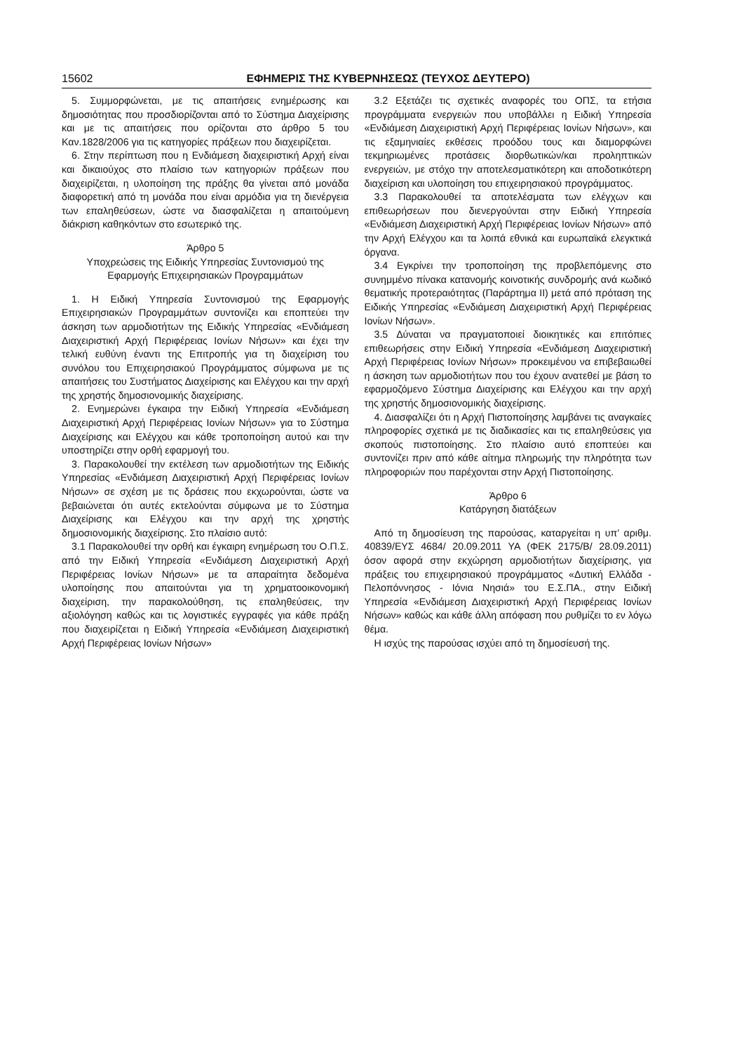15602 ΕΦΗΜΕΡΙΣ ΤΗΣ ΚΥΒΕΡΝΗΣΕΩΣ (ΤΕΥΧΟΣ ΔΕΥΤΕΡΟ)
5. Συμμορφώνεται, με τις απαιτήσεις ενημέρωσης και δημοσιότητας που προσδιορίζονται από το Σύστημα Διαχείρισης και με τις απαιτήσεις που ορίζονται στο άρθρο 5 του Καν.1828/2006 για τις κατηγορίες πράξεων που διαχειρίζεται.
6. Στην περίπτωση που η Ενδιάμεση διαχειριστική Αρχή είναι και δικαιούχος στο πλαίσιο των κατηγοριών πράξεων που διαχειρίζεται, η υλοποίηση της πράξης θα γίνεται από μονάδα διαφορετική από τη μονάδα που είναι αρμόδια για τη διενέργεια των επαληθεύσεων, ώστε να διασφαλίζεται η απαιτούμενη διάκριση καθηκόντων στο εσωτερικό της.
Άρθρο 5
Υποχρεώσεις της Ειδικής Υπηρεσίας Συντονισμού της Εφαρμογής Επιχειρησιακών Προγραμμάτων
1. Η Ειδική Υπηρεσία Συντονισμού της Εφαρμογής Επιχειρησιακών Προγραμμάτων συντονίζει και εποπτεύει την άσκηση των αρμοδιοτήτων της Ειδικής Υπηρεσίας «Ενδιάμεση Διαχειριστική Αρχή Περιφέρειας Ιονίων Νήσων» και έχει την τελική ευθύνη έναντι της Επιτροπής για τη διαχείριση του συνόλου του Επιχειρησιακού Προγράμματος σύμφωνα με τις απαιτήσεις του Συστήματος Διαχείρισης και Ελέγχου και την αρχή της χρηστής δημοσιονομικής διαχείρισης.
2. Ενημερώνει έγκαιρα την Ειδική Υπηρεσία «Ενδιάμεση Διαχειριστική Αρχή Περιφέρειας Ιονίων Νήσων» για το Σύστημα Διαχείρισης και Ελέγχου και κάθε τροποποίηση αυτού και την υποστηρίζει στην ορθή εφαρμογή του.
3. Παρακολουθεί την εκτέλεση των αρμοδιοτήτων της Ειδικής Υπηρεσίας «Ενδιάμεση Διαχειριστική Αρχή Περιφέρειας Ιονίων Νήσων» σε σχέση με τις δράσεις που εκχωρούνται, ώστε να βεβαιώνεται ότι αυτές εκτελούνται σύμφωνα με το Σύστημα Διαχείρισης και Ελέγχου και την αρχή της χρηστής δημοσιονομικής διαχείρισης. Στο πλαίσιο αυτό:
3.1 Παρακολουθεί την ορθή και έγκαιρη ενημέρωση του Ο.Π.Σ. από την Ειδική Υπηρεσία «Ενδιάμεση Διαχειριστική Αρχή Περιφέρειας Ιονίων Νήσων» με τα απαραίτητα δεδομένα υλοποίησης που απαιτούνται για τη χρηματοοικονομική διαχείριση, την παρακολούθηση, τις επαληθεύσεις, την αξιολόγηση καθώς και τις λογιστικές εγγραφές για κάθε πράξη που διαχειρίζεται η Ειδική Υπηρεσία «Ενδιάμεση Διαχειριστική Αρχή Περιφέρειας Ιονίων Νήσων»
3.2 Εξετάζει τις σχετικές αναφορές του ΟΠΣ, τα ετήσια προγράμματα ενεργειών που υποβάλλει η Ειδική Υπηρεσία «Ενδιάμεση Διαχειριστική Αρχή Περιφέρειας Ιονίων Νήσων», και τις εξαμηνιαίες εκθέσεις προόδου τους και διαμορφώνει τεκμηριωμένες προτάσεις διορθωτικών/και προληπτικών ενεργειών, με στόχο την αποτελεσματικότερη και αποδοτικότερη διαχείριση και υλοποίηση του επιχειρησιακού προγράμματος.
3.3 Παρακολουθεί τα αποτελέσματα των ελέγχων και επιθεωρήσεων που διενεργούνται στην Ειδική Υπηρεσία «Ενδιάμεση Διαχειριστική Αρχή Περιφέρειας Ιονίων Νήσων» από την Αρχή Ελέγχου και τα λοιπά εθνικά και ευρωπαϊκά ελεγκτικά όργανα.
3.4 Εγκρίνει την τροποποίηση της προβλεπόμενης στο συνημμένο πίνακα κατανομής κοινοτικής συνδρομής ανά κωδικό θεματικής προτεραιότητας (Παράρτημα ΙΙ) μετά από πρόταση της Ειδικής Υπηρεσίας «Ενδιάμεση Διαχειριστική Αρχή Περιφέρειας Ιονίων Νήσων».
3.5 Δύναται να πραγματοποιεί διοικητικές και επιτόπιες επιθεωρήσεις στην Ειδική Υπηρεσία «Ενδιάμεση Διαχειριστική Αρχή Περιφέρειας Ιονίων Νήσων» προκειμένου να επιβεβαιωθεί η άσκηση των αρμοδιοτήτων που του έχουν ανατεθεί με βάση το εφαρμοζόμενο Σύστημα Διαχείρισης και Ελέγχου και την αρχή της χρηστής δημοσιονομικής διαχείρισης.
4. Διασφαλίζει ότι η Αρχή Πιστοποίησης λαμβάνει τις αναγκαίες πληροφορίες σχετικά με τις διαδικασίες και τις επαληθεύσεις για σκοπούς πιστοποίησης. Στο πλαίσιο αυτό εποπτεύει και συντονίζει πριν από κάθε αίτημα πληρωμής την πληρότητα των πληροφοριών που παρέχονται στην Αρχή Πιστοποίησης.
Άρθρο 6
Κατάργηση διατάξεων
Από τη δημοσίευση της παρούσας, καταργείται η υπ’ αριθμ. 40839/ΕΥΣ 4684/ 20.09.2011 ΥΑ (ΦΕΚ 2175/Β/ 28.09.2011) όσον αφορά στην εκχώρηση αρμοδιοτήτων διαχείρισης, για πράξεις του επιχειρησιακού προγράμματος «Δυτική Ελλάδα - Πελοπόννησος - Ιόνια Νησιά» του Ε.Σ.ΠΑ., στην Ειδική Υπηρεσία «Ενδιάμεση Διαχειριστική Αρχή Περιφέρειας Ιονίων Νήσων» καθώς και κάθε άλλη απόφαση που ρυθμίζει το εν λόγω θέμα.
Η ισχύς της παρούσας ισχύει από τη δημοσίευσή της.